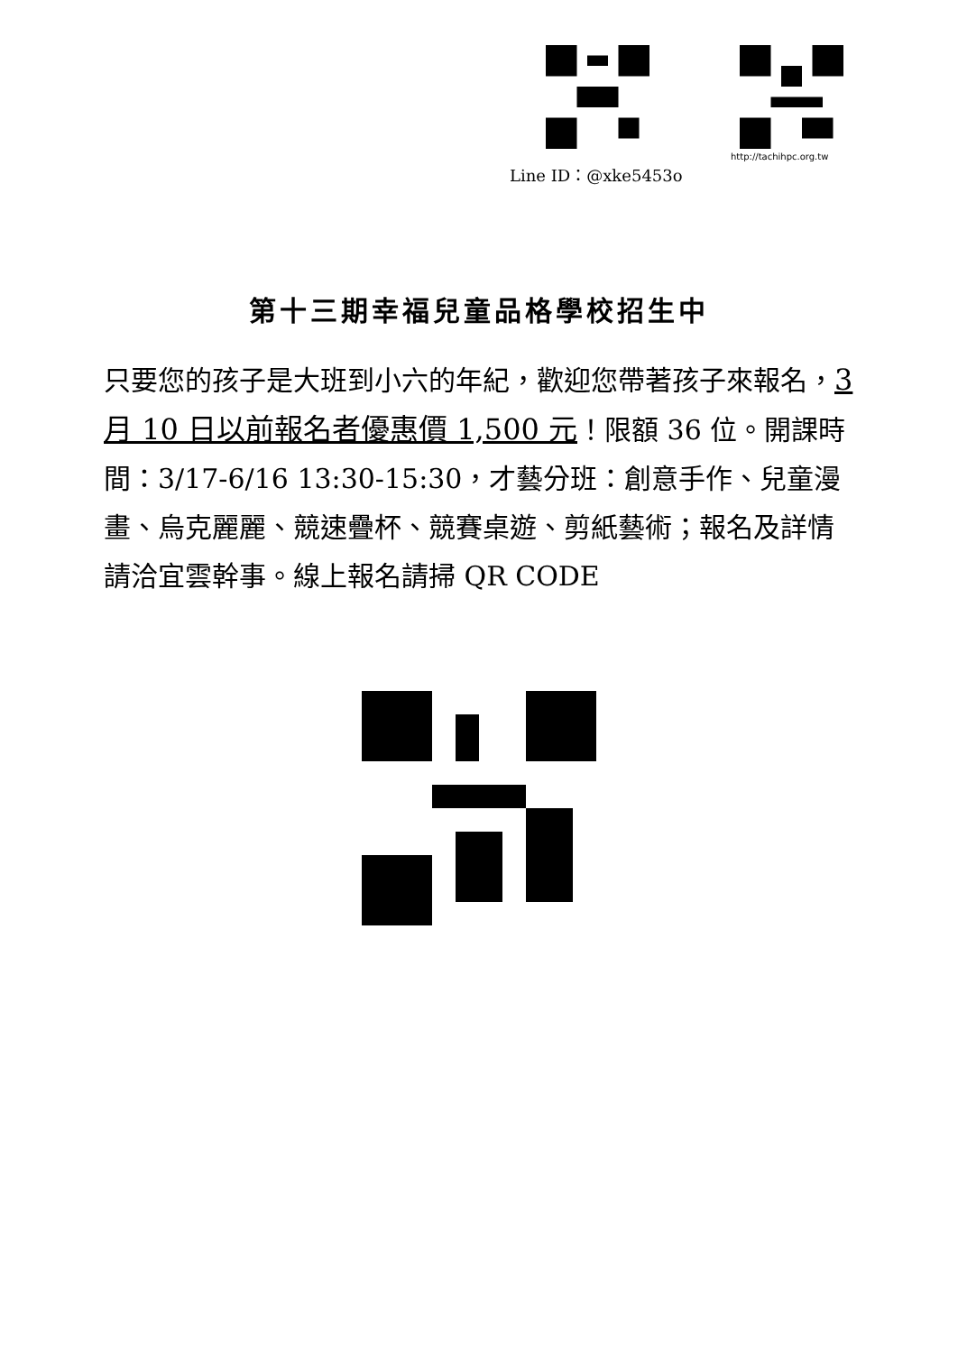http://tachihpc.org.tw
Line ID：@xke5453o
第十三期幸福兒童品格學校招生中
只要您的孩子是大班到小六的年紀，歡迎您帶著孩子來報名，3 月 10 日以前報名者優惠價 1,500 元！限額 36 位。開課時間：3/17-6/16 13:30-15:30，才藝分班：創意手作、兒童漫畫、烏克麗麗、競速疊杯、競賽桌遊、剪紙藝術；報名及詳情請洽宜雲幹事。線上報名請掃 QR CODE